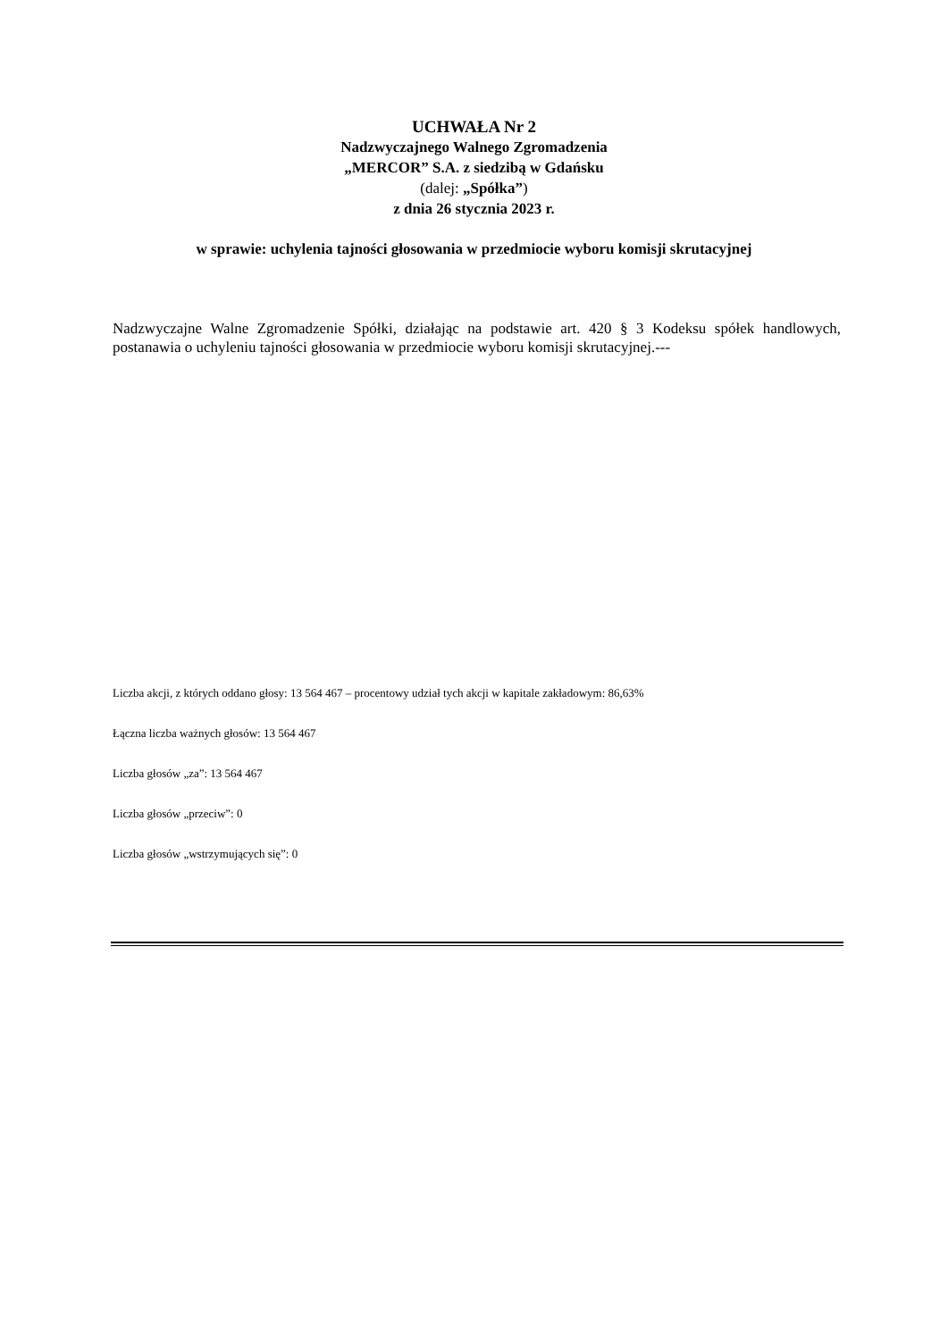UCHWAŁA Nr 2
Nadzwyczajnego Walnego Zgromadzenia
„MERCOR” S.A. z siedzibą w Gdańsku
(dalej: „Spółka”)
z dnia 26 stycznia 2023 r.
w sprawie: uchylenia tajności głosowania w przedmiocie wyboru komisji skrutacyjnej
Nadzwyczajne Walne Zgromadzenie Spółki, działając na podstawie art. 420 § 3 Kodeksu spółek handlowych, postanawia o uchyleniu tajności głosowania w przedmiocie wyboru komisji skrutacyjnej.---
Liczba akcji, z których oddano głosy: 13 564 467 – procentowy udział tych akcji w kapitale zakładowym: 86,63%
Łączna liczba ważnych głosów: 13 564 467
Liczba głosów „za”: 13 564 467
Liczba głosów „przeciw”: 0
Liczba głosów „wstrzymujących się”: 0